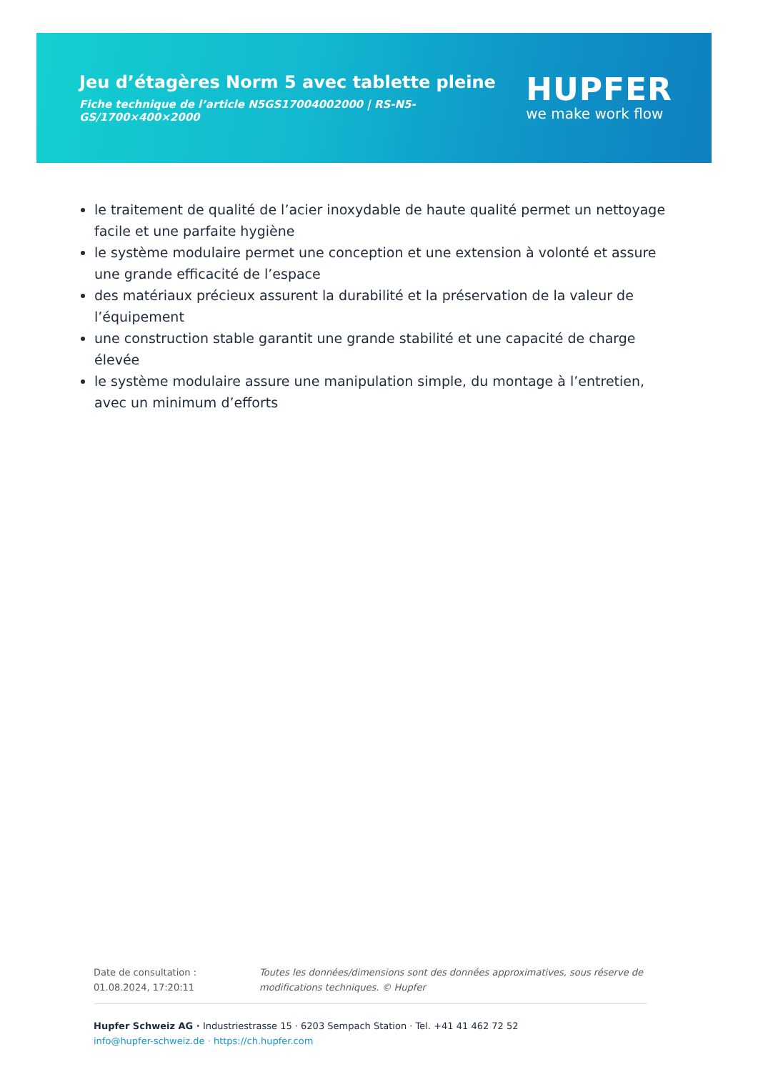Jeu d’étagères Norm 5 avec tablette pleine
Fiche technique de l’article N5GS17004002000 | RS-N5-GS/1700×400×2000
HUPFER
we make work flow
le traitement de qualité de l’acier inoxydable de haute qualité permet un nettoyage facile et une parfaite hygiène
le système modulaire permet une conception et une extension à volonté et assure une grande efficacité de l’espace
des matériaux précieux assurent la durabilité et la préservation de la valeur de l’équipement
une construction stable garantit une grande stabilité et une capacité de charge élevée
le système modulaire assure une manipulation simple, du montage à l’entretien, avec un minimum d’efforts
Date de consultation : 01.08.2024, 17:20:11
Toutes les données/dimensions sont des données approximatives, sous réserve de modifications techniques. © Hupfer
Hupfer Schweiz AG · Industriestrasse 15 · 6203 Sempach Station · Tel. +41 41 462 72 52
info@hupfer-schweiz.de · https://ch.hupfer.com